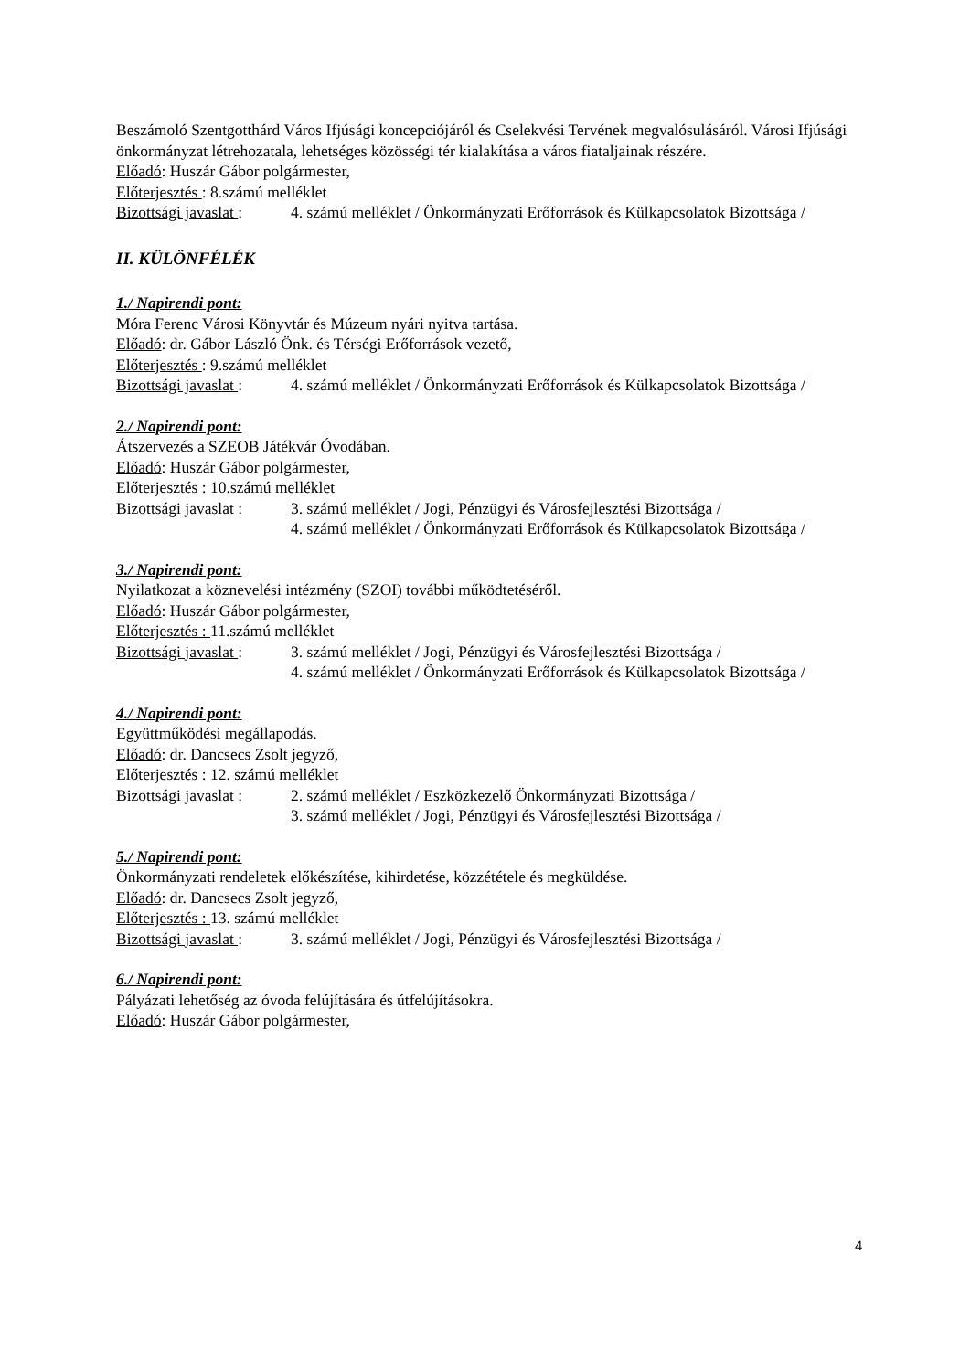Beszámoló Szentgotthárd Város Ifjúsági koncepciójáról és Cselekvési Tervének megvalósulásáról. Városi Ifjúsági önkormányzat létrehozatala, lehetséges közösségi tér kialakítása a város fiataljainak részére.
Előadó: Huszár Gábor polgármester,
Előterjesztés : 8.számú melléklet
Bizottsági javaslat : 4. számú melléklet / Önkormányzati Erőforrások és Külkapcsolatok Bizottsága /
II. KÜLÖNFÉLÉK
1./ Napirendi pont:
Móra Ferenc Városi Könyvtár és Múzeum nyári nyitva tartása.
Előadó: dr. Gábor László Önk. és Térségi Erőforrások vezető,
Előterjesztés : 9.számú melléklet
Bizottsági javaslat : 4. számú melléklet / Önkormányzati Erőforrások és Külkapcsolatok Bizottsága /
2./ Napirendi pont:
Átszervezés a SZEOB Játékvár Óvodában.
Előadó: Huszár Gábor polgármester,
Előterjesztés : 10.számú melléklet
Bizottsági javaslat : 3. számú melléklet / Jogi, Pénzügyi és Városfejlesztési Bizottsága /
4. számú melléklet / Önkormányzati Erőforrások és Külkapcsolatok Bizottsága /
3./ Napirendi pont:
Nyilatkozat a köznevelési intézmény (SZOI) további működtetéséről.
Előadó: Huszár Gábor polgármester,
Előterjesztés : 11.számú melléklet
Bizottsági javaslat : 3. számú melléklet / Jogi, Pénzügyi és Városfejlesztési Bizottsága /
4. számú melléklet / Önkormányzati Erőforrások és Külkapcsolatok Bizottsága /
4./ Napirendi pont:
Együttműködési megállapodás.
Előadó: dr. Dancsecs Zsolt jegyző,
Előterjesztés : 12. számú melléklet
Bizottsági javaslat : 2. számú melléklet / Eszközkezelő Önkormányzati Bizottsága /
3. számú melléklet / Jogi, Pénzügyi és Városfejlesztési Bizottsága /
5./ Napirendi pont:
Önkormányzati rendeletek előkészítése, kihirdetése, közzététele és megküldése.
Előadó: dr. Dancsecs Zsolt jegyző,
Előterjesztés : 13. számú melléklet
Bizottsági javaslat : 3. számú melléklet / Jogi, Pénzügyi és Városfejlesztési Bizottsága /
6./ Napirendi pont:
Pályázati lehetőség az óvoda felújítására és útfelújításokra.
Előadó: Huszár Gábor polgármester,
4